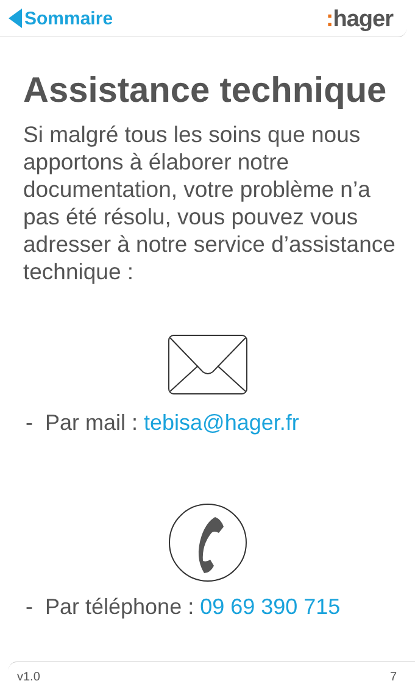Sommaire
: hager
Assistance technique
Si malgré tous les soins que nous apportons à élaborer notre documentation, votre problème n’a pas été résolu, vous pouvez vous adresser à notre service d’assistance technique :
- Par mail : tebisa@hager.fr
- Par téléphone : 09 69 390 715
v1.0 7